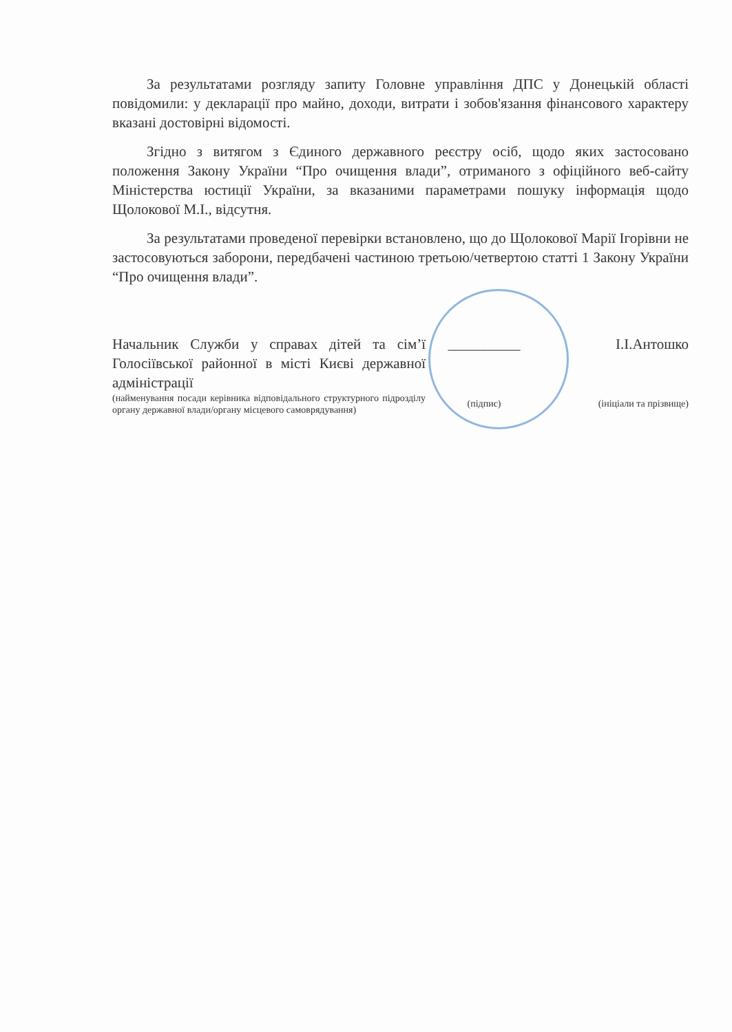За результатами розгляду запиту Головне управління ДПС у Донецькій області повідомили: у декларації про майно, доходи, витрати і зобов'язання фінансового характеру вказані достовірні відомості.
Згідно з витягом з Єдиного державного реєстру осіб, щодо яких застосовано положення Закону України “Про очищення влади”, отриманого з офіційного веб-сайту Міністерства юстиції України, за вказаними параметрами пошуку інформація щодо Щолокової М.І., відсутня.
За результатами проведеної перевірки встановлено, що до Щолокової Марії Ігорівни не застосовуються заборони, передбачені частиною третьою/четвертою статті 1 Закону України “Про очищення влади”.
Начальник Служби у справах дітей та сім’ї Голосіївської районної в місті Києві державної адміністрації
(найменування посади керівника відповідального структурного підрозділу органу державної влади/органу місцевого самоврядування)
__________
(підпис)
І.І.Антошко
(ініціали та прізвище)